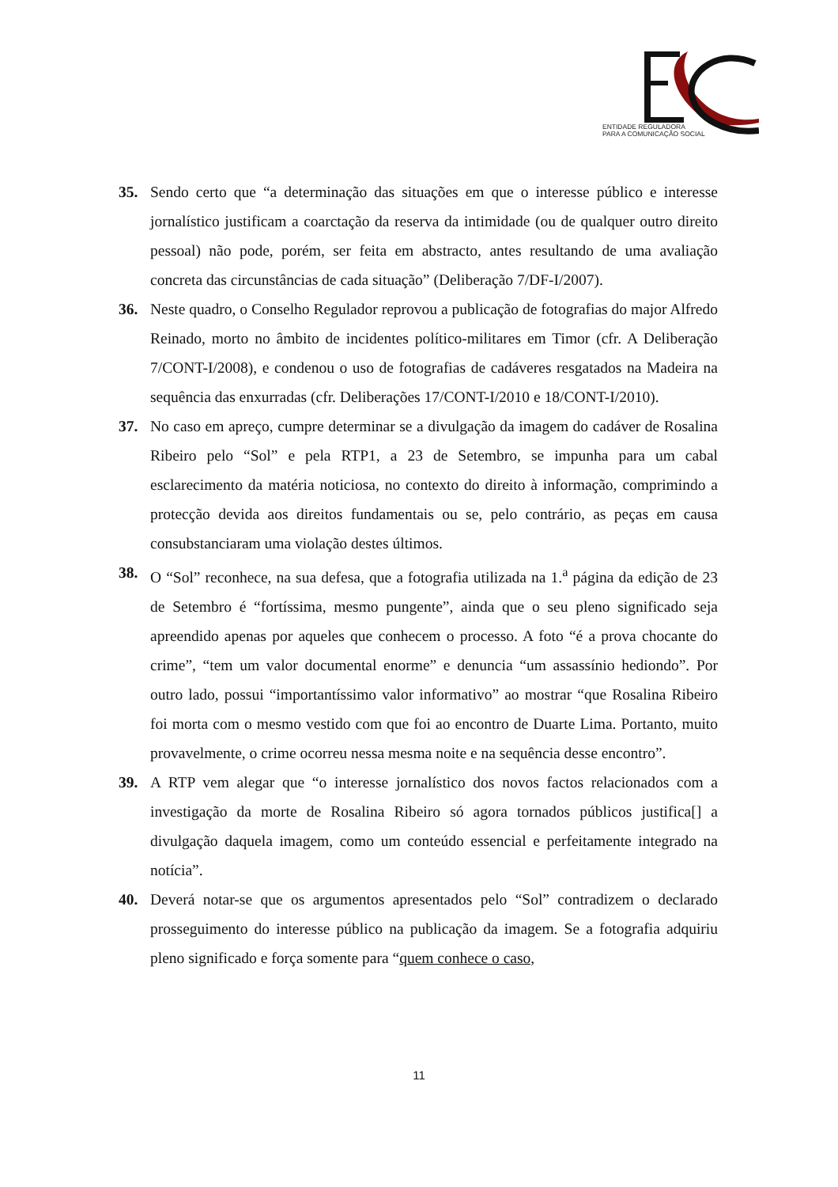ENTIDADE REGULADORA
PARA A COMUNICAÇÃO SOCIAL
35. Sendo certo que “a determinação das situações em que o interesse público e interesse jornalístico justificam a coarctação da reserva da intimidade (ou de qualquer outro direito pessoal) não pode, porém, ser feita em abstracto, antes resultando de uma avaliação concreta das circunstâncias de cada situação” (Deliberação 7/DF-I/2007).
36. Neste quadro, o Conselho Regulador reprovou a publicação de fotografias do major Alfredo Reinado, morto no âmbito de incidentes político-militares em Timor (cfr. A Deliberação 7/CONT-I/2008), e condenou o uso de fotografias de cadáveres resgatados na Madeira na sequência das enxurradas (cfr. Deliberações 17/CONT-I/2010 e 18/CONT-I/2010).
37. No caso em apreço, cumpre determinar se a divulgação da imagem do cadáver de Rosalina Ribeiro pelo “Sol” e pela RTP1, a 23 de Setembro, se impunha para um cabal esclarecimento da matéria noticiosa, no contexto do direito à informação, comprimindo a protecção devida aos direitos fundamentais ou se, pelo contrário, as peças em causa consubstanciaram uma violação destes últimos.
38. O “Sol” reconhece, na sua defesa, que a fotografia utilizada na 1.<sup>a</sup> página da edição de 23 de Setembro é “fortíssima, mesmo pungente”, ainda que o seu pleno significado seja apreendido apenas por aqueles que conhecem o processo. A foto “é a prova chocante do crime”, “tem um valor documental enorme” e denuncia “um assassínio hediondo”. Por outro lado, possui “importantíssimo valor informativo” ao mostrar “que Rosalina Ribeiro foi morta com o mesmo vestido com que foi ao encontro de Duarte Lima. Portanto, muito provavelmente, o crime ocorreu nessa mesma noite e na sequência desse encontro”.
39. A RTP vem alegar que “o interesse jornalístico dos novos factos relacionados com a investigação da morte de Rosalina Ribeiro só agora tornados públicos justifica[] a divulgação daquela imagem, como um conteúdo essencial e perfeitamente integrado na notícia”.
40. Deverá notar-se que os argumentos apresentados pelo “Sol” contradizem o declarado prosseguimento do interesse público na publicação da imagem. Se a fotografia adquiriu pleno significado e força somente para “quem conhece o caso,
11